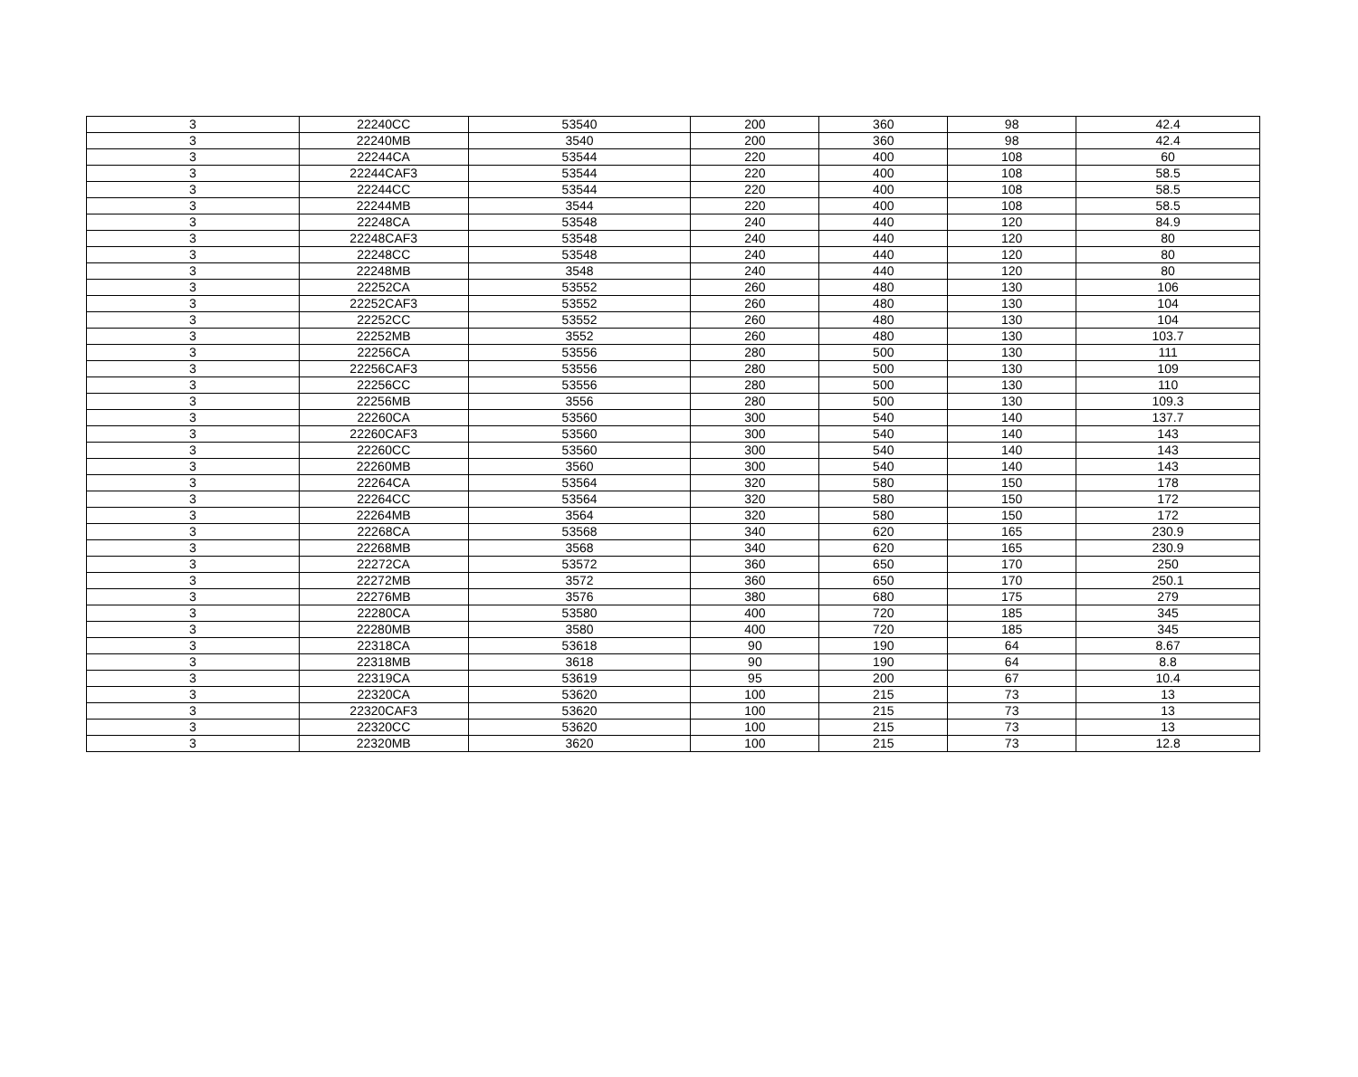| 3 | 22240CC | 53540 | 200 | 360 | 98 | 42.4 |
| 3 | 22240MB | 3540 | 200 | 360 | 98 | 42.4 |
| 3 | 22244CA | 53544 | 220 | 400 | 108 | 60 |
| 3 | 22244CAF3 | 53544 | 220 | 400 | 108 | 58.5 |
| 3 | 22244CC | 53544 | 220 | 400 | 108 | 58.5 |
| 3 | 22244MB | 3544 | 220 | 400 | 108 | 58.5 |
| 3 | 22248CA | 53548 | 240 | 440 | 120 | 84.9 |
| 3 | 22248CAF3 | 53548 | 240 | 440 | 120 | 80 |
| 3 | 22248CC | 53548 | 240 | 440 | 120 | 80 |
| 3 | 22248MB | 3548 | 240 | 440 | 120 | 80 |
| 3 | 22252CA | 53552 | 260 | 480 | 130 | 106 |
| 3 | 22252CAF3 | 53552 | 260 | 480 | 130 | 104 |
| 3 | 22252CC | 53552 | 260 | 480 | 130 | 104 |
| 3 | 22252MB | 3552 | 260 | 480 | 130 | 103.7 |
| 3 | 22256CA | 53556 | 280 | 500 | 130 | 111 |
| 3 | 22256CAF3 | 53556 | 280 | 500 | 130 | 109 |
| 3 | 22256CC | 53556 | 280 | 500 | 130 | 110 |
| 3 | 22256MB | 3556 | 280 | 500 | 130 | 109.3 |
| 3 | 22260CA | 53560 | 300 | 540 | 140 | 137.7 |
| 3 | 22260CAF3 | 53560 | 300 | 540 | 140 | 143 |
| 3 | 22260CC | 53560 | 300 | 540 | 140 | 143 |
| 3 | 22260MB | 3560 | 300 | 540 | 140 | 143 |
| 3 | 22264CA | 53564 | 320 | 580 | 150 | 178 |
| 3 | 22264CC | 53564 | 320 | 580 | 150 | 172 |
| 3 | 22264MB | 3564 | 320 | 580 | 150 | 172 |
| 3 | 22268CA | 53568 | 340 | 620 | 165 | 230.9 |
| 3 | 22268MB | 3568 | 340 | 620 | 165 | 230.9 |
| 3 | 22272CA | 53572 | 360 | 650 | 170 | 250 |
| 3 | 22272MB | 3572 | 360 | 650 | 170 | 250.1 |
| 3 | 22276MB | 3576 | 380 | 680 | 175 | 279 |
| 3 | 22280CA | 53580 | 400 | 720 | 185 | 345 |
| 3 | 22280MB | 3580 | 400 | 720 | 185 | 345 |
| 3 | 22318CA | 53618 | 90 | 190 | 64 | 8.67 |
| 3 | 22318MB | 3618 | 90 | 190 | 64 | 8.8 |
| 3 | 22319CA | 53619 | 95 | 200 | 67 | 10.4 |
| 3 | 22320CA | 53620 | 100 | 215 | 73 | 13 |
| 3 | 22320CAF3 | 53620 | 100 | 215 | 73 | 13 |
| 3 | 22320CC | 53620 | 100 | 215 | 73 | 13 |
| 3 | 22320MB | 3620 | 100 | 215 | 73 | 12.8 |